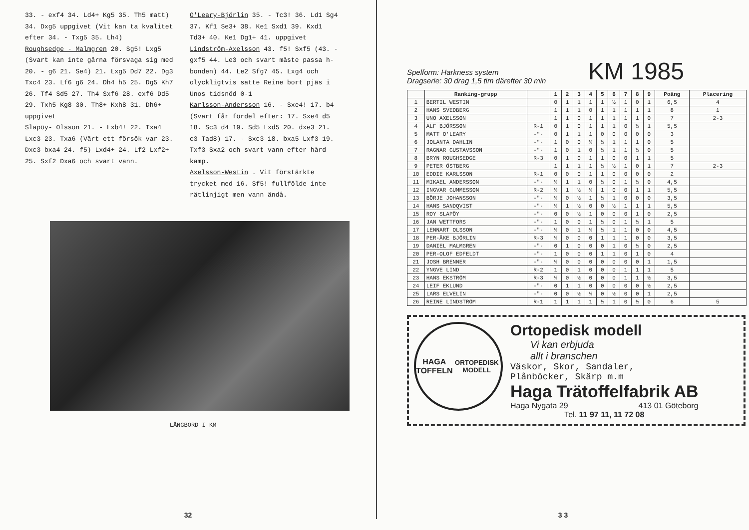33. - exf4 34. Ld4+ Kg5 35. Th5 matt) 34. Dxg5 uppgivet (Vit kan ta kvalitet efter 34. - Txg5 35. Lh4)
Roughsedge - Malmgren 20. Sg5! Lxg5 (Svart kan inte gärna försvaga sig med 20. - g6 21. Se4) 21. Lxg5 Dd7 22. Dg3 Txc4 23. Lf6 g6 24. Dh4 h5 25. Dg5 Kh7 26. Tf4 Sd5 27. Th4 Sxf6 28. exf6 Dd5 29. Txh5 Kg8 30. Th8+ Kxh8 31. Dh6+ uppgivet
Slapöy- Olsson 21. - Lxb4! 22. Txa4 Lxc3 23. Txa6 (Värt ett försök var 23. Dxc3 bxa4 24. f5) Lxd4+ 24. Lf2 Lxf2+ 25. Sxf2 Dxa6 och svart vann.
O'Leary-Björlin 35. - Tc3! 36. Ld1 Sg4 37. Kf1 Se3+ 38. Ke1 Sxd1 39. Kxd1 Td3+ 40. Ke1 Dg1+ 41. uppgivet
Lindström-Axelsson 43. f5! Sxf5 (43. - gxf5 44. Le3 och svart måste passa h-bonden) 44. Le2 Sfg7 45. Lxg4 och olyckligtvis satte Reine bort pjäs i Unos tidsnöd 0-1
Karlsson-Andersson 16. - Sxe4! 17. b4 (Svart får fördel efter: 17. Sxe4 d5 18. Sc3 d4 19. Sd5 Lxd5 20. dxe3 21. c3 Tad8) 17. - Sxc3 18. bxa5 Lxf3 19. Txf3 Sxa2 och svart vann efter hård kamp.
Axelsson-Westin . Vit förstärkte trycket med 16. Sf5! fullfölde inte rätlinjigt men vann ändå.
LÅNGBORD I KM
32
Spelform: Harkness system
Dragserie: 30 drag 1,5 tim därefter 30 min
KM 1985
| | Ranking-grupp | | 1 | 2 | 3 | 4 | 5 | 6 | 7 | 8 | 9 | Poäng | Placering |
| --- | --- | --- | --- | --- | --- | --- | --- | --- | --- | --- | --- | --- | --- |
| 1 | BERTIL WESTIN | | 0 | 1 | 1 | 1 | 1 | ½ | 1 | 0 | 1 | 6,5 | 4 |
| 2 | HANS SVEDBERG | | 1 | 1 | 1 | 0 | 1 | 1 | 1 | 1 | 1 | 8 | 1 |
| 3 | UNO AXELSSON | | 1 | 1 | 0 | 1 | 1 | 1 | 1 | 1 | 0 | 7 | 2-3 |
| 4 | ALF BJÖRSSON | R-1 | 0 | 1 | 0 | 1 | 1 | 1 | 0 | ½ | 1 | 5,5 | |
| 5 | MATT O'LEARY | -"- | 0 | 1 | 1 | 1 | 0 | 0 | 0 | 0 | 0 | 3 | |
| 6 | JOLANTA DAHLIN | -"- | 1 | 0 | 0 | ½ | ½ | 1 | 1 | 1 | 0 | 5 | |
| 7 | RAGNAR GUSTAVSSON | -"- | 1 | 0 | 1 | 0 | ½ | 1 | 1 | ½ | 0 | 5 | |
| 8 | BRYN ROUGHSEDGE | R-3 | 0 | 1 | 0 | 1 | 1 | 0 | 0 | 1 | 1 | 5 | |
| 9 | PETER ÖSTBERG | | 1 | 1 | 1 | 1 | ½ | ½ | 1 | 0 | 1 | 7 | 2-3 |
| 10 | EDDIE KARLSSON | R-1 | 0 | 0 | 0 | 1 | 1 | 0 | 0 | 0 | 0 | 2 | |
| 11 | MIKAEL ANDERSSON | -"- | ½ | 1 | 1 | 0 | ½ | 0 | 1 | ½ | 0 | 4,5 | |
| 12 | INGVAR GUMMESSON | R-2 | ½ | 1 | ½ | ½ | 1 | 0 | 0 | 1 | 1 | 5,5 | |
| 13 | BÖRJE JOHANSSON | -"- | ½ | 0 | ½ | 1 | ½ | 1 | 0 | 0 | 0 | 3,5 | |
| 14 | HANS SANDQVIST | -"- | ½ | 1 | ½ | 0 | 0 | ½ | 1 | 1 | 1 | 5,5 | |
| 15 | ROY SLAPÖY | -"- | 0 | 0 | ½ | 1 | 0 | 0 | 0 | 1 | 0 | 2,5 | |
| 16 | JAN WETTFORS | -"- | 1 | 0 | 0 | 1 | ½ | 0 | 1 | ½ | 1 | 5 | |
| 17 | LENNART OLSSON | -"- | ½ | 0 | 1 | ½ | ½ | 1 | 1 | 0 | 0 | 4,5 | |
| 18 | PER-ÅKE BJÖRLIN | R-3 | ½ | 0 | 0 | 0 | 1 | 1 | 1 | 0 | 0 | 3,5 | |
| 19 | DANIEL MALMGREN | -"- | 0 | 1 | 0 | 0 | 0 | 1 | 0 | ½ | 0 | 2,5 | |
| 20 | PER-OLOF EDFELDT | -"- | 1 | 0 | 0 | 0 | 1 | 1 | 0 | 1 | 0 | 4 | |
| 21 | JOSH BRENNER | -"- | ½ | 0 | 0 | 0 | 0 | 0 | 0 | 0 | 1 | 1,5 | |
| 22 | YNGVE LIND | R-2 | 1 | 0 | 1 | 0 | 0 | 0 | 1 | 1 | 1 | 5 | |
| 23 | HANS EKSTRÖM | R-3 | ½ | 0 | ½ | 0 | 0 | 0 | 1 | 1 | ½ | 3,5 | |
| 24 | LEIF EKLUND | -"- | 0 | 1 | 1 | 0 | 0 | 0 | 0 | 0 | ½ | 2,5 | |
| 25 | LARS ELVELIN | -"- | 0 | 0 | ½ | ½ | 0 | ½ | 0 | 0 | 1 | 2,5 | |
| 26 | REINE LINDSTRÖM | R-1 | 1 | 1 | 1 | 1 | ½ | 1 | 0 | ½ | 0 | 6 | 5 |
HAGA
TOFFELN
ORTOPEDISK MODELL
Ortopedisk modell
Vi kan erbjuda
allt i branschen
Väskor, Skor, Sandaler,
Plånböcker, Skärp m.m
Haga Trätoffelfabrik AB
Haga Nygata 29 413 01 Göteborg
Tel. 11 97 11, 11 72 08
3 3